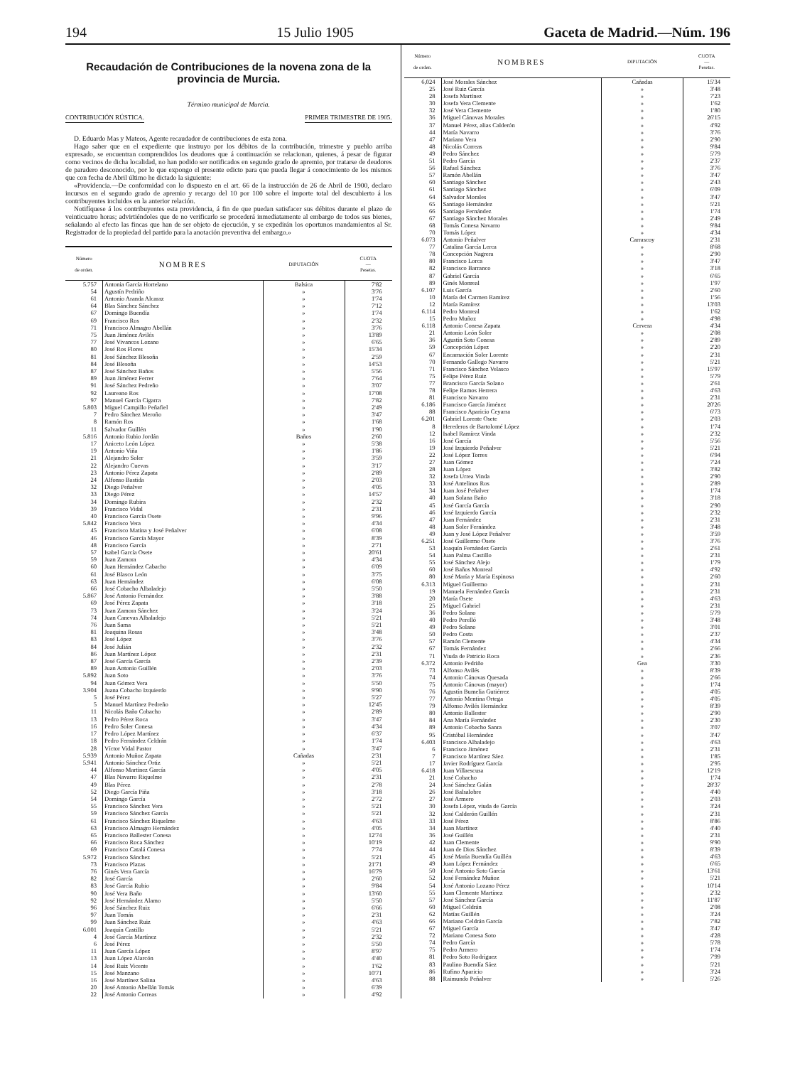194 15 Julio 1905 Gaceta de Madrid.—Núm. 196
Recaudación de Contribuciones de la novena zona de la provincia de Murcia.
Término municipal de Murcia.
CONTRIBUCIÓN RÚSTICA. PRIMER TRIMESTRE DE 1905.
D. Eduardo Mas y Mateos, Agente recaudador de contribuciones de esta zona.
Hago saber que en el expediente que instruyo por los débitos de la contribución, trimestre y pueblo arriba expresado, se encuentran comprendidos los deudores que á continuación se relacionan, quienes, á pesar de figurar como vecinos de dicha localidad, no han podido ser notificados en segundo grado de apremio, por tratarse de deudores de paradero desconocido, por lo que expongo el presente edicto para que pueda llegar á conocimiento de los mismos que con fecha de Abril último he dictado la siguiente:
«Providencia.—De conformidad con lo dispuesto en el art. 66 de la instrucción de 26 de Abril de 1900, declaro incursos en el segundo grado de apremio y recargo del 10 por 100 sobre el importe total del descubierto á los contribuyentes incluidos en la anterior relación.
Notifíquese á los contribuyentes esta providencia, á fin de que puedan satisfacer sus débitos durante el plazo de veinticuatro horas; advirtiéndoles que de no verificarlo se procederá inmediatamente al embargo de todos sus bienes, señalando al efecto las fincas que han de ser objeto de ejecución, y se expedirán los oportunos mandamientos al Sr. Registrador de la propiedad del partido para la anotación preventiva del embargo.»
| Número de orden. | NOMBRES | DIPUTACIÓN | CUOTA — Pesetas. |
| --- | --- | --- | --- |
| 5.757 | Antonia García Hortelano | Balsica | 7'82 |
| 54 | Agustín Pedriño | » | 3'76 |
| 61 | Antonio Aranda Alcaraz | » | 1'74 |
| 64 | Blas Sánchez Sánchez | » | 7'12 |
| 67 | Domingo Buendía | » | 1'74 |
| 69 | Francisco Ros | » | 2'32 |
| 71 | Francisco Almagro Abellán | » | 3'76 |
| 75 | Juan Jiménez Avilés | » | 13'89 |
| 77 | José Vivancos Lozano | » | 6'65 |
| 80 | José Ros Flores | » | 15'34 |
| 81 | José Sánchez Blesoña | » | 2'59 |
| 84 | José Blesoña | » | 14'53 |
| 87 | José Sánchez Baños | » | 5'56 |
| 89 | Juan Jiménez Ferrer | » | 7'64 |
| 91 | José Sánchez Pedreño | » | 3'07 |
| 92 | Laureano Ros | » | 17'08 |
| 97 | Manuel García Cigarra | » | 7'82 |
| 5.803 | Miguel Campillo Peñafiel | » | 2'49 |
| 7 | Pedro Sánchez Meroño | » | 3'47 |
| 8 | Ramón Ros | » | 1'68 |
| 11 | Salvador Guillén | » | 1'90 |
| 5.816 | Antonio Rubio Jordán | Baños | 2'60 |
| 17 | Aniceto León López | » | 5'38 |
| 19 | Antonio Viña | » | 1'86 |
| 21 | Alejandro Soler | » | 3'59 |
| 22 | Alejandro Cuevas | » | 3'17 |
| 23 | Antonio Pérez Zapata | » | 2'89 |
| 24 | Alfonso Bastida | » | 2'03 |
| 32 | Diego Peñalver | » | 4'05 |
| 33 | Diego Pérez | » | 14'57 |
| 34 | Domingo Rubira | » | 2'32 |
| 39 | Francisco Vidal | » | 2'31 |
| 40 | Francisco García Osete | » | 9'96 |
| 5.842 | Francisco Vera | » | 4'34 |
| 45 | Francisco Matina y José Peñalver | » | 6'08 |
| 46 | Francisco García Mayor | » | 8'39 |
| 48 | Francisco García | » | 2'71 |
| 57 | Isabel García Osete | » | 20'61 |
| 59 | Juan Zamora | » | 4'34 |
| 60 | Juan Hernández Cabacho | » | 6'09 |
| 61 | José Blasco León | » | 3'75 |
| 63 | Juan Hernández | » | 6'08 |
| 66 | José Cobacho Albaladejo | » | 5'50 |
| 5.867 | José Antonio Fernández | » | 3'88 |
| 69 | José Pérez Zapata | » | 3'18 |
| 73 | Juan Zamora Sánchez | » | 3'24 |
| 74 | Juan Canevas Albaladejo | » | 5'21 |
| 76 | Juan Sama | » | 5'21 |
| 81 | Joaquina Rosas | » | 3'48 |
| 83 | José López | » | 3'76 |
| 84 | José Julián | » | 2'32 |
| 86 | Juan Martínez López | » | 2'31 |
| 87 | José García García | » | 2'39 |
| 89 | Juan Antonio Guillén | » | 2'03 |
| 5.892 | Juan Soto | » | 3'76 |
| 94 | Juan Gómez Vera | » | 5'50 |
| 3.904 | Juana Cobacho Izquierdo | » | 9'90 |
| 5 | José Pérez | » | 5'27 |
| 5 | Manuel Martínez Pedreño | » | 12'45 |
| 11 | Nicolás Baño Cobacho | » | 2'89 |
| 13 | Pedro Pérez Roca | » | 3'47 |
| 16 | Pedro Soler Conesa | » | 4'34 |
| 17 | Pedro López Martínez | » | 6'37 |
| 18 | Pedro Fernández Celdrán | » | 1'74 |
| 28 | Víctor Vidal Pastor | » | 3'47 |
| 5.939 | Antonio Muñoz Zapata | Cañadas | 2'31 |
| 5.941 | Antonio Sánchez Ortiz | » | 5'21 |
| 44 | Alfonso Martínez García | » | 4'05 |
| 47 | Blas Navarro Riquelme | » | 2'31 |
| 49 | Blas Pérez | » | 2'78 |
| 52 | Diego García Piña | » | 3'18 |
| 54 | Domingo García | » | 2'72 |
| 55 | Francisco Sánchez Vera | » | 5'21 |
| 59 | Francisco Sánchez García | » | 5'21 |
| 61 | Francisco Sánchez Riquelme | » | 4'63 |
| 63 | Francisco Almagro Hernández | » | 4'05 |
| 65 | Francisco Ballester Conesa | » | 12'74 |
| 66 | Francisco Roca Sánchez | » | 10'19 |
| 69 | Francisco Catalá Conesa | » | 7'74 |
| 5.972 | Francisco Sánchez | » | 5'21 |
| 73 | Francisco Plazas | » | 21'71 |
| 76 | Ginés Vera García | » | 16'79 |
| 82 | José García | » | 2'60 |
| 83 | José García Rubio | » | 9'84 |
| 90 | José Vera Baño | » | 13'60 |
| 92 | José Hernández Alamo | » | 5'50 |
| 96 | José Sánchez Ruiz | » | 6'66 |
| 97 | Juan Tomás | » | 2'31 |
| 99 | Juan Sánchez Ruiz | » | 4'63 |
| 6.001 | Joaquín Castillo | » | 5'21 |
| 4 | José García Martínez | » | 2'32 |
| 6 | José Pérez | » | 5'50 |
| 11 | Juan García López | » | 8'97 |
| 13 | Juan López Alarcón | » | 4'40 |
| 14 | José Ruiz Vicente | » | 1'62 |
| 15 | José Manzano | » | 10'71 |
| 16 | José Martínez Salina | » | 4'63 |
| 20 | José Antonio Abellán Tomás | » | 6'39 |
| 22 | José Antonio Correas | » | 4'92 |
| Número de orden. | NOMBRES | DIPUTACIÓN | CUOTA — Pesetas. |
| --- | --- | --- | --- |
| 6,024 | José Morales Sánchez | Cañadas | 15'34 |
| 25 | José Ruiz García | » | 3'48 |
| 28 | Josefa Martínez | » | 7'23 |
| 30 | Josefa Vera Clemente | » | 1'62 |
| 32 | José Vera Clemente | » | 1'80 |
| 36 | Miguel Cánovas Morales | » | 26'15 |
| 37 | Manuel Pérez, alias Calderón | » | 4'92 |
| 44 | María Navarro | » | 3'76 |
| 47 | Mariano Vera | » | 2'90 |
| 48 | Nicolás Correas | » | 9'84 |
| 49 | Pedro Sánchez | » | 5'79 |
| 51 | Pedro García | » | 2'37 |
| 56 | Rafael Sánchez | » | 3'76 |
| 57 | Ramón Abellán | » | 3'47 |
| 60 | Santiago Sánchez | » | 2'43 |
| 61 | Santiago Sánchez | » | 6'09 |
| 64 | Salvador Morales | » | 3'47 |
| 65 | Santiago Hernández | » | 5'21 |
| 66 | Santiago Fernández | » | 1'74 |
| 67 | Santiago Sánchez Morales | » | 2'49 |
| 68 | Tomás Conesa Navarro | » | 9'84 |
| 70 | Tomás López | » | 4'34 |
| 6.073 | Antonio Peñalver | Carrascoy | 2'31 |
| 77 | Catalina García Lerca | » | 8'68 |
| 78 | Concepción Nagrera | » | 2'90 |
| 80 | Francisco Lorca | » | 3'47 |
| 82 | Francisco Barranco | » | 3'18 |
| 87 | Gabriel García | » | 6'65 |
| 89 | Ginés Monreal | » | 1'97 |
| 6.107 | Luis García | » | 2'60 |
| 10 | María del Carmen Ramírez | » | 1'56 |
| 12 | María Ramírez | » | 13'03 |
| 6.114 | Pedro Monreal | » | 1'62 |
| 15 | Pedro Muñoz | » | 4'98 |
| 6.118 | Antonio Conesa Zapata | Cervera | 4'34 |
| 21 | Antonio León Soler | » | 2'08 |
| 36 | Agustín Soto Conesa | » | 2'89 |
| 59 | Concepción López | » | 2'20 |
| 67 | Encarnación Soler Lorente | » | 2'31 |
| 70 | Fernando Gallego Navarro | » | 5'21 |
| 71 | Francisco Sánchez Velasco | » | 15'97 |
| 75 | Felipe Pérez Ruiz | » | 5'79 |
| 77 | Brancisco García Solano | » | 2'61 |
| 78 | Felipe Ramos Herrera | » | 4'63 |
| 81 | Francisco Navarro | » | 2'31 |
| 6.186 | Francisco García Jiménez | » | 20'26 |
| 88 | Francisco Aparicio Ceyarra | » | 6'73 |
| 6.201 | Gabriel Lorente Osete | » | 2'03 |
| 8 | Herederos de Bartolomé López | » | 1'74 |
| 12 | Isabel Ramírez Vinda | » | 2'32 |
| 16 | José García | » | 5'56 |
| 19 | José Izquierdo Peñalver | » | 5'21 |
| 22 | José López Torres | » | 6'94 |
| 27 | Juan Gómez | » | 7'24 |
| 28 | Juan López | » | 3'82 |
| 32 | Josefa Urrea Vinda | » | 2'90 |
| 33 | José Antelinos Ros | » | 2'89 |
| 34 | Juan José Peñalver | » | 1'74 |
| 40 | Juan Solana Baño | » | 3'18 |
| 45 | José García García | » | 2'90 |
| 46 | José Izquierdo García | » | 2'32 |
| 47 | Juan Fernández | » | 2'31 |
| 48 | Juan Soler Fernández | » | 3'48 |
| 49 | Juan y José López Peñalver | » | 3'59 |
| 6.251 | José Guillermo Osete | » | 3'76 |
| 53 | Joaquín Fernández García | » | 2'61 |
| 54 | Juan Palma Castillo | » | 2'31 |
| 55 | José Sánchez Alejo | » | 1'79 |
| 60 | José Baños Monreal | » | 4'92 |
| 80 | José María y María Espinosa | » | 2'60 |
| 6.313 | Miguel Guillermo | » | 2'31 |
| 19 | Manuela Fernández García | » | 2'31 |
| 20 | María Osete | » | 4'63 |
| 25 | Miguel Gabriel | » | 2'31 |
| 36 | Pedro Solano | » | 5'79 |
| 40 | Pedro Perelló | » | 3'48 |
| 49 | Pedro Solano | » | 3'01 |
| 50 | Pedro Costa | » | 2'37 |
| 57 | Ramón Clemente | » | 4'34 |
| 67 | Tomás Fernández | » | 2'66 |
| 71 | Viuda de Patricio Roca | » | 2'36 |
| 6.372 | Antonio Pedriño | Gea | 3'30 |
| 73 | Alfonso Avilés | » | 8'39 |
| 74 | Antonio Cánovas Quesada | » | 2'66 |
| 75 | Antonio Cánovas (mayor) | » | 1'74 |
| 76 | Agustín Bumelia Gutiérrez | » | 4'05 |
| 77 | Antonio Mentina Ortega | » | 4'05 |
| 79 | Alfonso Avilés Hernández | » | 8'39 |
| 80 | Antonio Ballester | » | 2'90 |
| 84 | Ana María Fernández | » | 2'30 |
| 89 | Antonio Cobacho Sanra | » | 3'07 |
| 95 | Cristóbal Hernández | » | 3'47 |
| 6.403 | Francisco Albaladejo | » | 4'63 |
| 6 | Francisco Jiménez | » | 2'31 |
| 7 | Francisco Martínez Sáez | » | 1'85 |
| 17 | Javier Rodríguez García | » | 2'95 |
| 6.418 | Juan Villaescusa | » | 12'19 |
| 21 | José Cobacho | » | 1'74 |
| 24 | José Sánchez Galán | » | 28'37 |
| 26 | José Balsalobre | » | 4'40 |
| 27 | José Armero | » | 2'03 |
| 30 | Josefa López, viuda de García | » | 3'24 |
| 32 | José Calderón Guillén | » | 2'31 |
| 33 | José Pérez | » | 8'86 |
| 34 | Juan Martínez | » | 4'40 |
| 36 | José Guillén | » | 2'31 |
| 42 | Juan Clemente | » | 9'90 |
| 44 | Juan de Dios Sánchez | » | 8'39 |
| 45 | José María Buendía Guillén | » | 4'63 |
| 49 | Juan López Fernández | » | 6'65 |
| 50 | José Antonio Soto García | » | 13'61 |
| 52 | José Fernández Muñoz | » | 5'21 |
| 54 | José Antonio Lozano Pérez | » | 10'14 |
| 55 | Juan Clemente Martínez | » | 2'32 |
| 57 | José Sánchez García | » | 11'87 |
| 60 | Miguel Celdrán | » | 2'08 |
| 62 | Matías Guillén | » | 3'24 |
| 66 | Mariano Celdrán García | » | 7'82 |
| 67 | Miguel García | » | 3'47 |
| 72 | Mariano Conesa Soto | » | 4'28 |
| 74 | Pedro García | » | 5'78 |
| 75 | Pedro Armero | » | 1'74 |
| 81 | Pedro Soto Rodríguez | » | 7'99 |
| 83 | Paulino Buendía Sáez | » | 5'21 |
| 86 | Rufino Aparicio | » | 3'24 |
| 88 | Raimundo Peñalver | » | 5'26 |